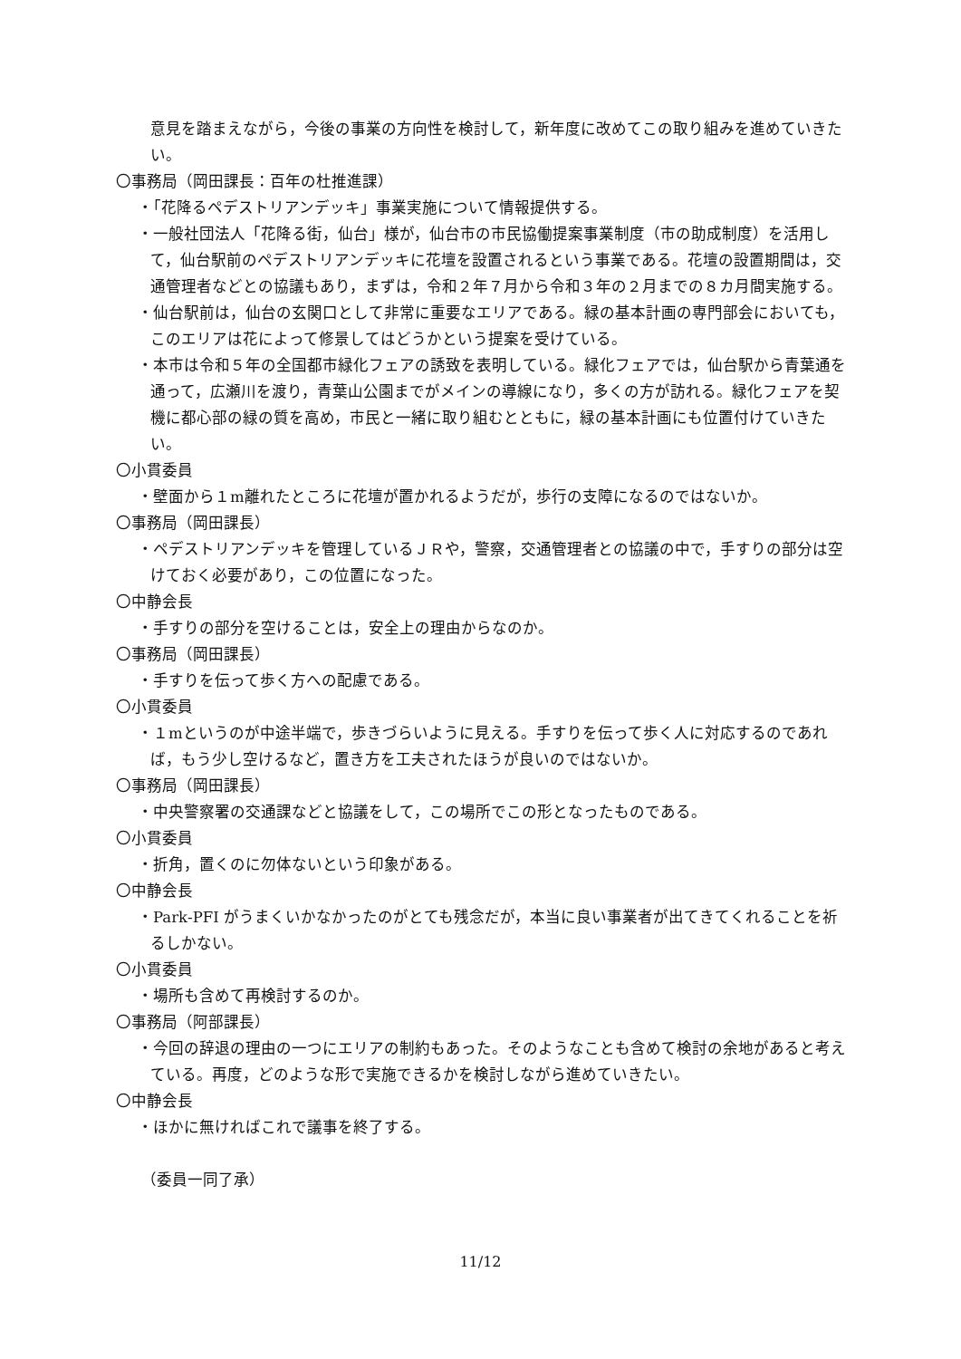意見を踏まえながら，今後の事業の方向性を検討して，新年度に改めてこの取り組みを進めていきたい。
〇事務局（岡田課長：百年の杜推進課）
・「花降るペデストリアンデッキ」事業実施について情報提供する。
・一般社団法人「花降る街，仙台」様が，仙台市の市民協働提案事業制度（市の助成制度）を活用して，仙台駅前のペデストリアンデッキに花壇を設置されるという事業である。花壇の設置期間は，交通管理者などとの協議もあり，まずは，令和２年７月から令和３年の２月までの８カ月間実施する。
・仙台駅前は，仙台の玄関口として非常に重要なエリアである。緑の基本計画の専門部会においても，このエリアは花によって修景してはどうかという提案を受けている。
・本市は令和５年の全国都市緑化フェアの誘致を表明している。緑化フェアでは，仙台駅から青葉通を通って，広瀬川を渡り，青葉山公園までがメインの導線になり，多くの方が訪れる。緑化フェアを契機に都心部の緑の質を高め，市民と一緒に取り組むとともに，緑の基本計画にも位置付けていきたい。
〇小貫委員
・壁面から１m離れたところに花壇が置かれるようだが，歩行の支障になるのではないか。
〇事務局（岡田課長）
・ペデストリアンデッキを管理しているＪＲや，警察，交通管理者との協議の中で，手すりの部分は空けておく必要があり，この位置になった。
〇中静会長
・手すりの部分を空けることは，安全上の理由からなのか。
〇事務局（岡田課長）
・手すりを伝って歩く方への配慮である。
〇小貫委員
・１mというのが中途半端で，歩きづらいように見える。手すりを伝って歩く人に対応するのであれば，もう少し空けるなど，置き方を工夫されたほうが良いのではないか。
〇事務局（岡田課長）
・中央警察署の交通課などと協議をして，この場所でこの形となったものである。
〇小貫委員
・折角，置くのに勿体ないという印象がある。
〇中静会長
・Park‐PFI がうまくいかなかったのがとても残念だが，本当に良い事業者が出てきてくれることを祈るしかない。
〇小貫委員
・場所も含めて再検討するのか。
〇事務局（阿部課長）
・今回の辞退の理由の一つにエリアの制約もあった。そのようなことも含めて検討の余地があると考えている。再度，どのような形で実施できるかを検討しながら進めていきたい。
〇中静会長
・ほかに無ければこれで議事を終了する。
（委員一同了承）
11/12